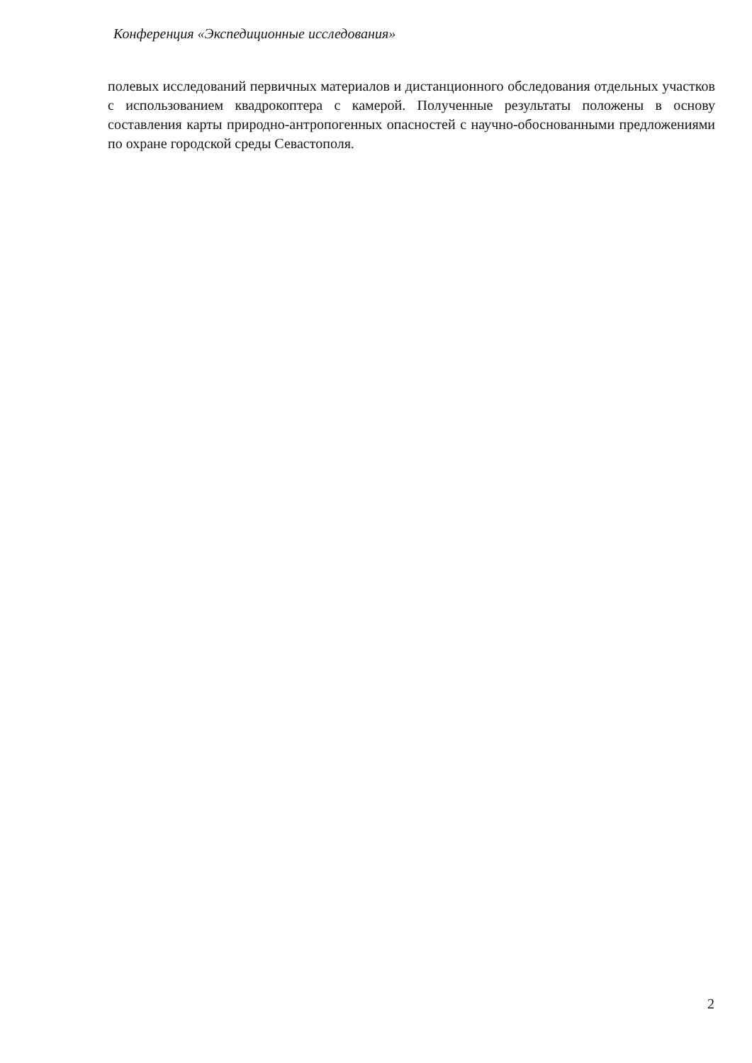Конференция «Экспедиционные исследования»
полевых исследований первичных материалов и дистанционного обследования отдельных участков с использованием квадрокоптера с камерой. Полученные результаты положены в основу составления карты природно-антропогенных опасностей с научно-обоснованными предложениями по охране городской среды Севастополя.
2